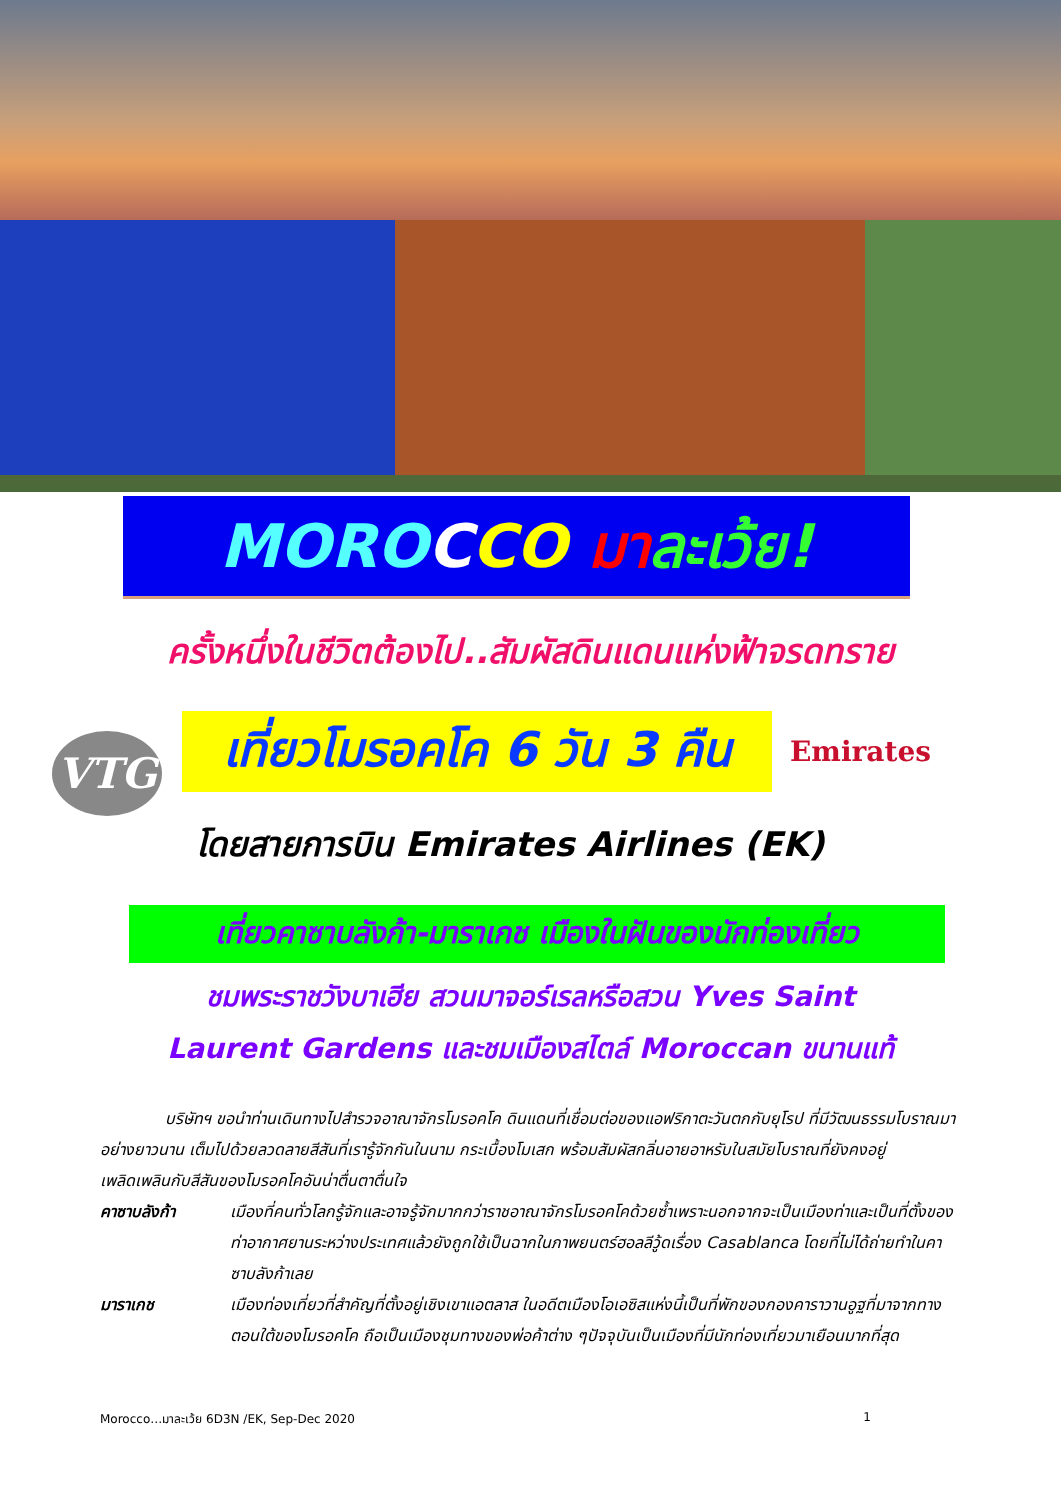MORO CCO มา ละเว้ย!
ครั้งหนึ่งในชีวิตต้องไป..สัมผัสดินแดนแห่งฟ้าจรดทราย
VTG
เที่ยวโมรอคโค 6 วัน 3 คืน
Emirates
โดยสายการบิน Emirates Airlines (EK)
เที่ยวคาซาบลังก้า-มาราเกช เมืองในฝันของนักท่องเที่ยว
ชมพระราชวังบาเฮีย สวนมาจอร์เรลหรือสวน Yves Saint Laurent Gardens และชมเมืองสไตล์ Moroccan ขนานแท้
บริษัทฯ ขอนำท่านเดินทางไปสำรวจอาณาจักรโมรอคโค ดินแดนที่เชื่อมต่อของแอฟริกาตะวันตกกับยุโรป ที่มีวัฒนธรรมโบราณมาอย่างยาวนาน เต็มไปด้วยลวดลายสีสันที่เรารู้จักกันในนาม กระเบื้องโมเสก พร้อมสัมผัสกลิ่นอายอาหรับในสมัยโบราณที่ยังคงอยู่ เพลิดเพลินกับสีสันของโมรอคโคอันน่าตื่นตาตื่นใจ
คาซาบลังก้า เมืองที่คนทั่วโลกรู้จักและอาจรู้จักมากกว่าราชอาณาจักรโมรอคโคด้วยซ้ำเพราะนอกจากจะเป็นเมืองท่าและเป็นที่ตั้งของท่าอากาศยานระหว่างประเทศแล้วยังถูกใช้เป็นฉากในภาพยนตร์ฮอลลีวู้ดเรื่อง Casablanca โดยที่ไม่ได้ถ่ายทำในคาซาบลังก้าเลย
มาราเกช เมืองท่องเที่ยวที่สำคัญที่ตั้งอยู่เชิงเขาแอตลาส ในอดีตเมืองโอเอซิสแห่งนี้เป็นที่พักของกองคาราวานอูฐที่มาจากทางตอนใต้ของโมรอคโค ถือเป็นเมืองชุมทางของพ่อค้าต่าง ๆปัจจุบันเป็นเมืองที่มีนักท่องเที่ยวมาเยือนมากที่สุด
Morocco…มาละเว้ย 6D3N /EK, Sep-Dec 2020 1